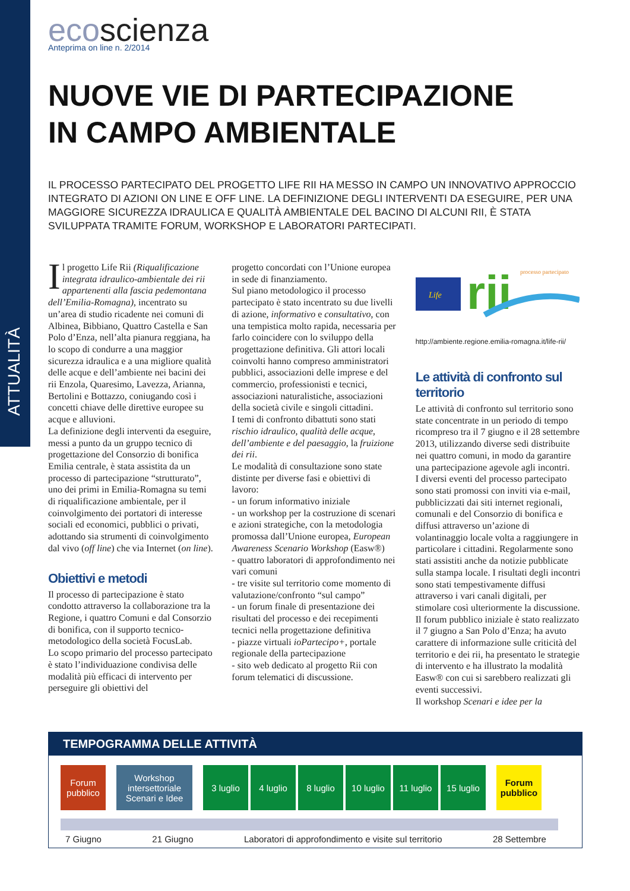ATTUALITÀ
ecoscienza
Anteprima on line n. 2/2014
NUOVE VIE DI PARTECIPAZIONE
IN CAMPO AMBIENTALE
IL PROCESSO PARTECIPATO DEL PROGETTO LIFE RII HA MESSO IN CAMPO UN INNOVATIVO APPROCCIO INTEGRATO DI AZIONI ON LINE E OFF LINE. LA DEFINIZIONE DEGLI INTERVENTI DA ESEGUIRE, PER UNA MAGGIORE SICUREZZA IDRAULICA E QUALITÀ AMBIENTALE DEL BACINO DI ALCUNI RII, È STATA SVILUPPATA TRAMITE FORUM, WORKSHOP E LABORATORI PARTECIPATI.
Il progetto Life Rii (Riqualificazione integrata idraulico-ambientale dei rii appartenenti alla fascia pedemontana dell’Emilia-Romagna), incentrato su un’area di studio ricadente nei comuni di Albinea, Bibbiano, Quattro Castella e San Polo d’Enza, nell’alta pianura reggiana, ha lo scopo di condurre a una maggior sicurezza idraulica e a una migliore qualità delle acque e dell’ambiente nei bacini dei rii Enzola, Quaresimo, Lavezza, Arianna, Bertolini e Bottazzo, coniugando così i concetti chiave delle direttive europee su acque e alluvioni.
La definizione degli interventi da eseguire, messi a punto da un gruppo tecnico di progettazione del Consorzio di bonifica Emilia centrale, è stata assistita da un processo di partecipazione “strutturato”, uno dei primi in Emilia-Romagna su temi di riqualificazione ambientale, per il coinvolgimento dei portatori di interesse sociali ed economici, pubblici o privati, adottando sia strumenti di coinvolgimento dal vivo (off line) che via Internet (on line).
Obiettivi e metodi
Il processo di partecipazione è stato condotto attraverso la collaborazione tra la Regione, i quattro Comuni e dal Consorzio di bonifica, con il supporto tecnico-metodologico della società FocusLab.
Lo scopo primario del processo partecipato è stato l’individuazione condivisa delle modalità più efficaci di intervento per perseguire gli obiettivi del
progetto concordati con l’Unione europea in sede di finanziamento.
Sul piano metodologico il processo partecipato è stato incentrato su due livelli di azione, informativo e consultativo, con una tempistica molto rapida, necessaria per farlo coincidere con lo sviluppo della progettazione definitiva. Gli attori locali coinvolti hanno compreso amministratori pubblici, associazioni delle imprese e del commercio, professionisti e tecnici, associazioni naturalistiche, associazioni della società civile e singoli cittadini.
I temi di confronto dibattuti sono stati rischio idraulico, qualità delle acque, dell’ambiente e del paesaggio, la fruizione dei rii.
Le modalità di consultazione sono state distinte per diverse fasi e obiettivi di lavoro:
- un forum informativo iniziale
- un workshop per la costruzione di scenari e azioni strategiche, con la metodologia promossa dall’Unione europea, European Awareness Scenario Workshop (Easw®)
- quattro laboratori di approfondimento nei vari comuni
- tre visite sul territorio come momento di valutazione/confronto “sul campo”
- un forum finale di presentazione dei risultati del processo e dei recepimenti tecnici nella progettazione definitiva
- piazze virtuali ioPartecipo+, portale regionale della partecipazione
- sito web dedicato al progetto Rii con forum telematici di discussione.
Life
rii
processo partecipato
http://ambiente.regione.emilia-romagna.it/life-rii/
Le attività di confronto sul territorio
Le attività di confronto sul territorio sono state concentrate in un periodo di tempo ricompreso tra il 7 giugno e il 28 settembre 2013, utilizzando diverse sedi distribuite nei quattro comuni, in modo da garantire una partecipazione agevole agli incontri.
I diversi eventi del processo partecipato sono stati promossi con inviti via e-mail, pubblicizzati dai siti internet regionali, comunali e del Consorzio di bonifica e diffusi attraverso un’azione di volantinaggio locale volta a raggiungere in particolare i cittadini. Regolarmente sono stati assistiti anche da notizie pubblicate sulla stampa locale. I risultati degli incontri sono stati tempestivamente diffusi attraverso i vari canali digitali, per stimolare così ulteriormente la discussione.
Il forum pubblico iniziale è stato realizzato il 7 giugno a San Polo d’Enza; ha avuto carattere di informazione sulle criticità del territorio e dei rii, ha presentato le strategie di intervento e ha illustrato la modalità Easw® con cui si sarebbero realizzati gli eventi successivi.
Il workshop Scenari e idee per la
TEMPOGRAMMA DELLE ATTIVITÀ
Forum pubblico
Workshop intersettoriale Scenari e Idee
3 luglio 4 luglio 8 luglio 10 luglio
11 luglio
15 luglio
Forum pubblico
7 Giugno 21 Giugno Laboratori di approfondimento e visite sul territorio 28 Settembre